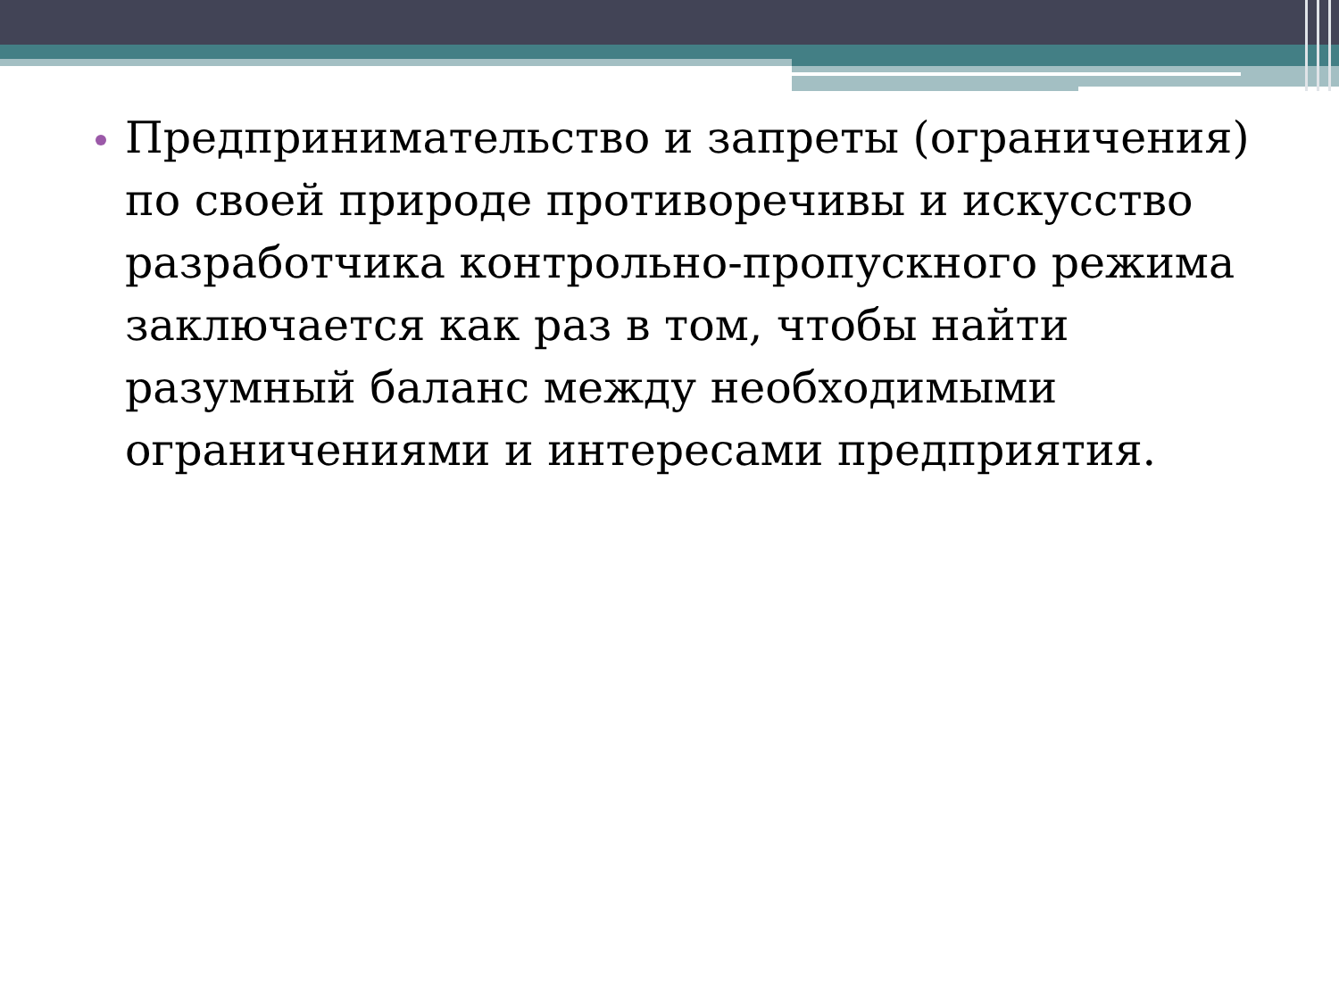Предпринимательство и запреты (ограничения) по своей природе противоречивы и искусство разработчика контрольно-пропускного режима заключается как раз в том, чтобы найти разумный баланс между необходимыми ограничениями и интересами предприятия.